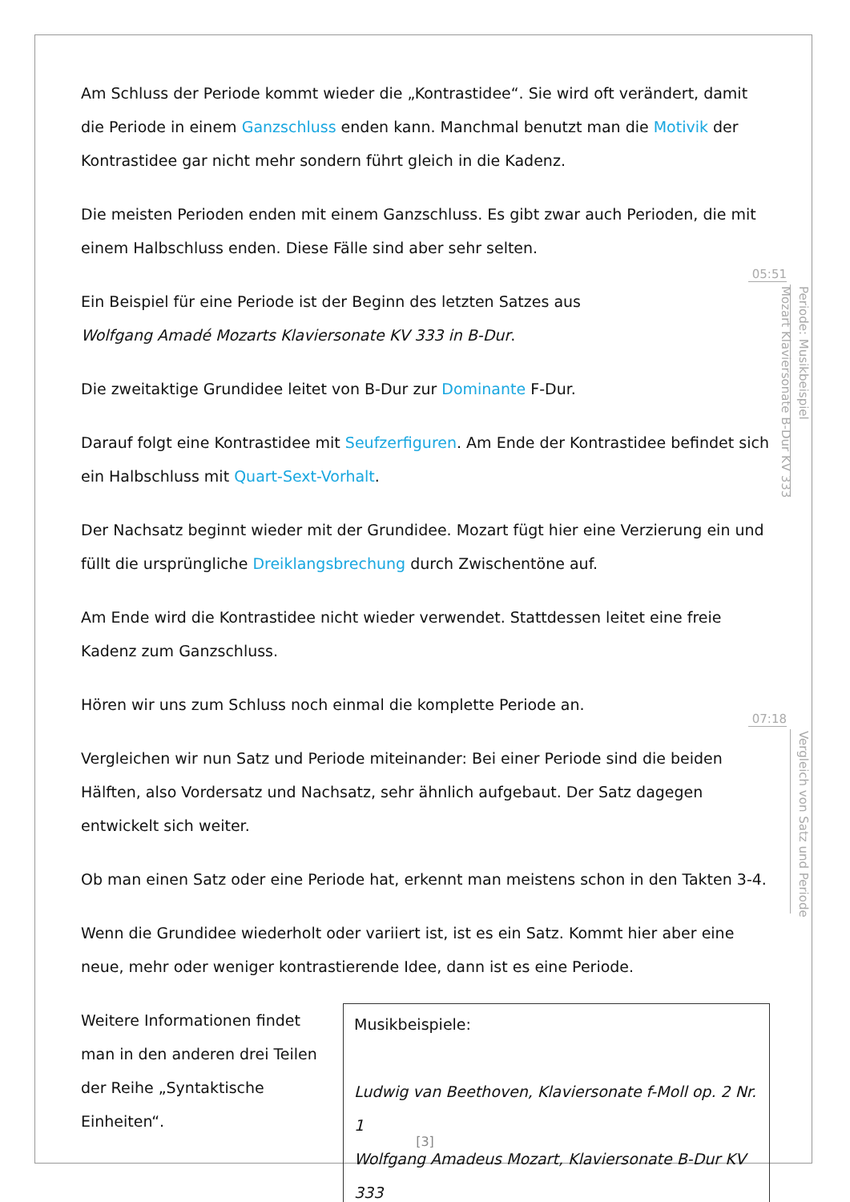Am Schluss der Periode kommt wieder die „Kontrastidee“. Sie wird oft verändert, damit die Periode in einem Ganzschluss enden kann. Manchmal benutzt man die Motivik der Kontrastidee gar nicht mehr sondern führt gleich in die Kadenz.
Die meisten Perioden enden mit einem Ganzschluss. Es gibt zwar auch Perioden, die mit einem Halbschluss enden. Diese Fälle sind aber sehr selten.
Ein Beispiel für eine Periode ist der Beginn des letzten Satzes aus
Wolfgang Amadé Mozarts Klaviersonate KV 333 in B-Dur.
Die zweitaktige Grundidee leitet von B-Dur zur Dominante F-Dur.
Darauf folgt eine Kontrastidee mit Seufzerfiguren. Am Ende der Kontrastidee befindet sich ein Halbschluss mit Quart-Sext-Vorhalt.
Der Nachsatz beginnt wieder mit der Grundidee. Mozart fügt hier eine Verzierung ein und füllt die ursprüngliche Dreiklangsbrechung durch Zwischentöne auf.
Am Ende wird die Kontrastidee nicht wieder verwendet. Stattdessen leitet eine freie Kadenz zum Ganzschluss.
Hören wir uns zum Schluss noch einmal die komplette Periode an.
Vergleichen wir nun Satz und Periode miteinander: Bei einer Periode sind die beiden Hälften, also Vordersatz und Nachsatz, sehr ähnlich aufgebaut. Der Satz dagegen entwickelt sich weiter.
Ob man einen Satz oder eine Periode hat, erkennt man meistens schon in den Takten 3-4.
Wenn die Grundidee wiederholt oder variiert ist, ist es ein Satz. Kommt hier aber eine neue, mehr oder weniger kontrastierende Idee, dann ist es eine Periode.
Weitere Informationen findet man in den anderen drei Teilen der Reihe „Syntaktische Einheiten“.
Musikbeispiele:
Ludwig van Beethoven, Klaviersonate f-Moll op. 2 Nr. 1
Wolfgang Amadeus Mozart, Klaviersonate B-Dur KV 333
05:51
Periode: Musikbeispiel
Mozart Klaviersonate B-Dur KV 333
07:18
Vergleich von Satz und Periode
[3]